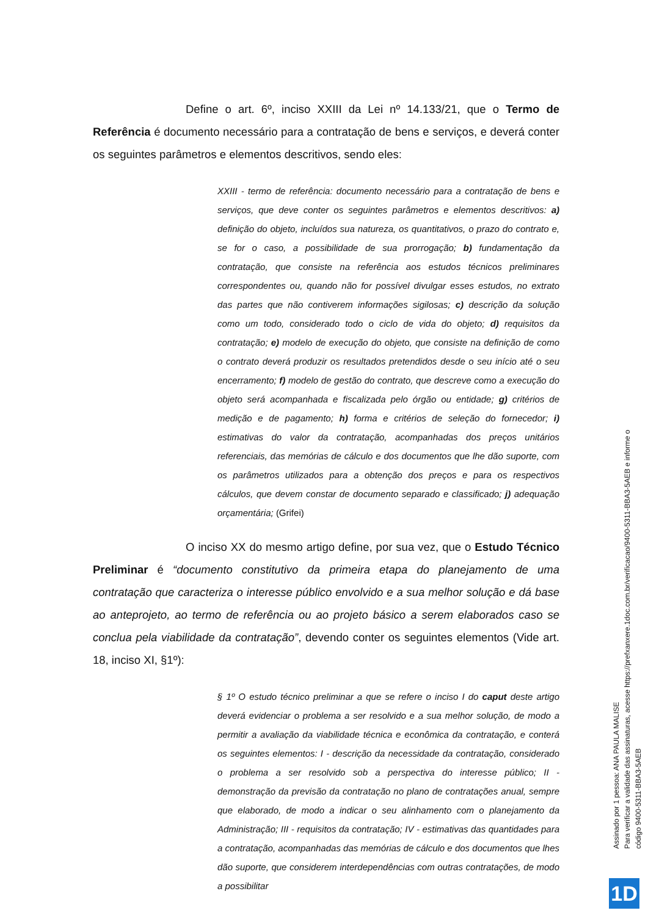Define o art. 6º, inciso XXIII da Lei nº 14.133/21, que o Termo de Referência é documento necessário para a contratação de bens e serviços, e deverá conter os seguintes parâmetros e elementos descritivos, sendo eles:
XXIII - termo de referência: documento necessário para a contratação de bens e serviços, que deve conter os seguintes parâmetros e elementos descritivos: a) definição do objeto, incluídos sua natureza, os quantitativos, o prazo do contrato e, se for o caso, a possibilidade de sua prorrogação; b) fundamentação da contratação, que consiste na referência aos estudos técnicos preliminares correspondentes ou, quando não for possível divulgar esses estudos, no extrato das partes que não contiverem informações sigilosas; c) descrição da solução como um todo, considerado todo o ciclo de vida do objeto; d) requisitos da contratação; e) modelo de execução do objeto, que consiste na definição de como o contrato deverá produzir os resultados pretendidos desde o seu início até o seu encerramento; f) modelo de gestão do contrato, que descreve como a execução do objeto será acompanhada e fiscalizada pelo órgão ou entidade; g) critérios de medição e de pagamento; h) forma e critérios de seleção do fornecedor; i) estimativas do valor da contratação, acompanhadas dos preços unitários referenciais, das memórias de cálculo e dos documentos que lhe dão suporte, com os parâmetros utilizados para a obtenção dos preços e para os respectivos cálculos, que devem constar de documento separado e classificado; j) adequação orçamentária; (Grifei)
O inciso XX do mesmo artigo define, por sua vez, que o Estudo Técnico Preliminar é “documento constitutivo da primeira etapa do planejamento de uma contratação que caracteriza o interesse público envolvido e a sua melhor solução e dá base ao anteprojeto, ao termo de referência ou ao projeto básico a serem elaborados caso se conclua pela viabilidade da contratação”, devendo conter os seguintes elementos (Vide art. 18, inciso XI, §1º):
§ 1º O estudo técnico preliminar a que se refere o inciso I do caput deste artigo deverá evidenciar o problema a ser resolvido e a sua melhor solução, de modo a permitir a avaliação da viabilidade técnica e econômica da contratação, e conterá os seguintes elementos: I - descrição da necessidade da contratação, considerado o problema a ser resolvido sob a perspectiva do interesse público; II - demonstração da previsão da contratação no plano de contratações anual, sempre que elaborado, de modo a indicar o seu alinhamento com o planejamento da Administração; III - requisitos da contratação; IV - estimativas das quantidades para a contratação, acompanhadas das memórias de cálculo e dos documentos que lhes dão suporte, que considerem interdependências com outras contratações, de modo a possibilitar
Assinado por 1 pessoa: ANA PAULA MALISE
Para verificar a validade das assinaturas, acesse https://prefxanxere.1doc.com.br/verificacao/9400-5311-BBA3-5AEB e informe o código 9400-5311-BBA3-5AEB
1D